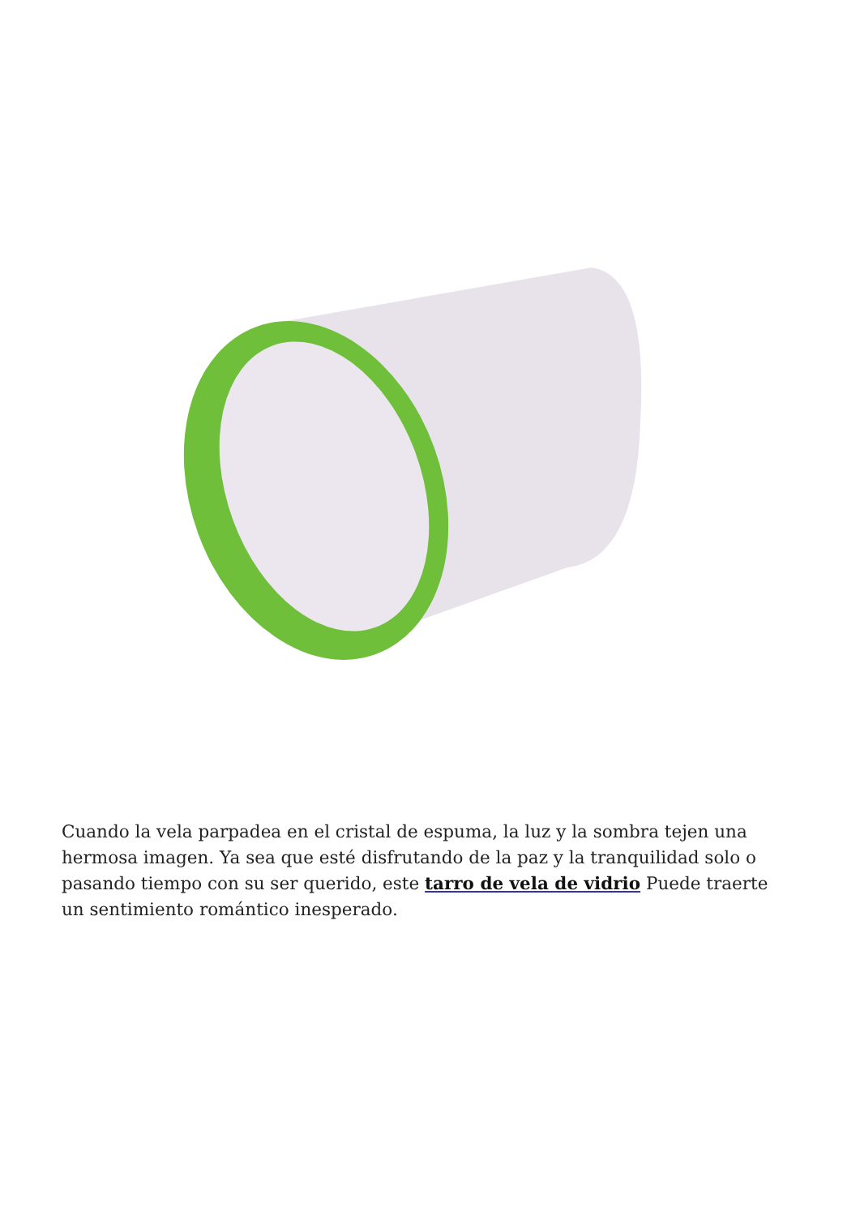Cuando la vela parpadea en el cristal de espuma, la luz y la sombra tejen una hermosa imagen. Ya sea que esté disfrutando de la paz y la tranquilidad solo o pasando tiempo con su ser querido, este tarro de vela de vidrio Puede traerte un sentimiento romántico inesperado.